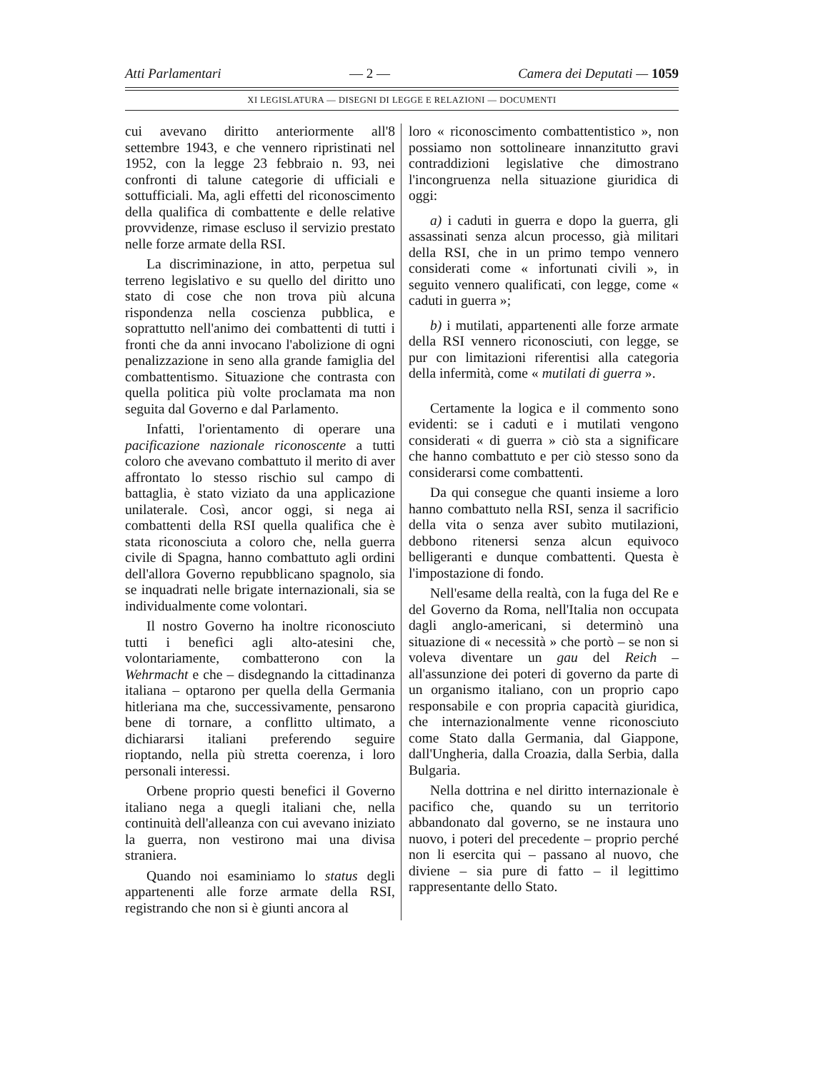Atti Parlamentari — 2 — Camera dei Deputati — 1059
XI LEGISLATURA — DISEGNI DI LEGGE E RELAZIONI — DOCUMENTI
cui avevano diritto anteriormente all'8 settembre 1943, e che vennero ripristinati nel 1952, con la legge 23 febbraio n. 93, nei confronti di talune categorie di ufficiali e sottufficiali. Ma, agli effetti del riconoscimento della qualifica di combattente e delle relative provvidenze, rimase escluso il servizio prestato nelle forze armate della RSI.
La discriminazione, in atto, perpetua sul terreno legislativo e su quello del diritto uno stato di cose che non trova più alcuna rispondenza nella coscienza pubblica, e soprattutto nell'animo dei combattenti di tutti i fronti che da anni invocano l'abolizione di ogni penalizzazione in seno alla grande famiglia del combattentismo. Situazione che contrasta con quella politica più volte proclamata ma non seguita dal Governo e dal Parlamento.
Infatti, l'orientamento di operare una pacificazione nazionale riconoscente a tutti coloro che avevano combattuto il merito di aver affrontato lo stesso rischio sul campo di battaglia, è stato viziato da una applicazione unilaterale. Così, ancor oggi, si nega ai combattenti della RSI quella qualifica che è stata riconosciuta a coloro che, nella guerra civile di Spagna, hanno combattuto agli ordini dell'allora Governo repubblicano spagnolo, sia se inquadrati nelle brigate internazionali, sia se individualmente come volontari.
Il nostro Governo ha inoltre riconosciuto tutti i benefìci agli alto-atesini che, volontariamente, combatterono con la Wehrmacht e che – disdegnando la cittadinanza italiana – optarono per quella della Germania hitleriana ma che, successivamente, pensarono bene di tornare, a conflitto ultimato, a dichiararsi italiani preferendo seguire rioptando, nella più stretta coerenza, i loro personali interessi.
Orbene proprio questi benefici il Governo italiano nega a quegli italiani che, nella continuità dell'alleanza con cui avevano iniziato la guerra, non vestirono mai una divisa straniera.
Quando noi esaminiamo lo status degli appartenenti alle forze armate della RSI, registrando che non si è giunti ancora al
loro « riconoscimento combattentistico », non possiamo non sottolineare innanzitutto gravi contraddizioni legislative che dimostrano l'incongruenza nella situazione giuridica di oggi:
a) i caduti in guerra e dopo la guerra, gli assassinati senza alcun processo, già militari della RSI, che in un primo tempo vennero considerati come « infortunati civili », in seguito vennero qualificati, con legge, come « caduti in guerra »;
b) i mutilati, appartenenti alle forze armate della RSI vennero riconosciuti, con legge, se pur con limitazioni riferentisi alla categoria della infermità, come « mutilati di guerra ».
Certamente la logica e il commento sono evidenti: se i caduti e i mutilati vengono considerati « di guerra » ciò sta a significare che hanno combattuto e per ciò stesso sono da considerarsi come combattenti.
Da qui consegue che quanti insieme a loro hanno combattuto nella RSI, senza il sacrificio della vita o senza aver subìto mutilazioni, debbono ritenersi senza alcun equivoco belligeranti e dunque combattenti. Questa è l'impostazione di fondo.
Nell'esame della realtà, con la fuga del Re e del Governo da Roma, nell'Italia non occupata dagli anglo-americani, si determinò una situazione di « necessità » che portò – se non si voleva diventare un gau del Reich – all'assunzione dei poteri di governo da parte di un organismo italiano, con un proprio capo responsabile e con propria capacità giuridica, che internazionalmente venne riconosciuto come Stato dalla Germania, dal Giappone, dall'Ungheria, dalla Croazia, dalla Serbia, dalla Bulgaria.
Nella dottrina e nel diritto internazionale è pacifico che, quando su un territorio abbandonato dal governo, se ne instaura uno nuovo, i poteri del precedente – proprio perché non li esercita qui – passano al nuovo, che diviene – sia pure di fatto – il legittimo rappresentante dello Stato.